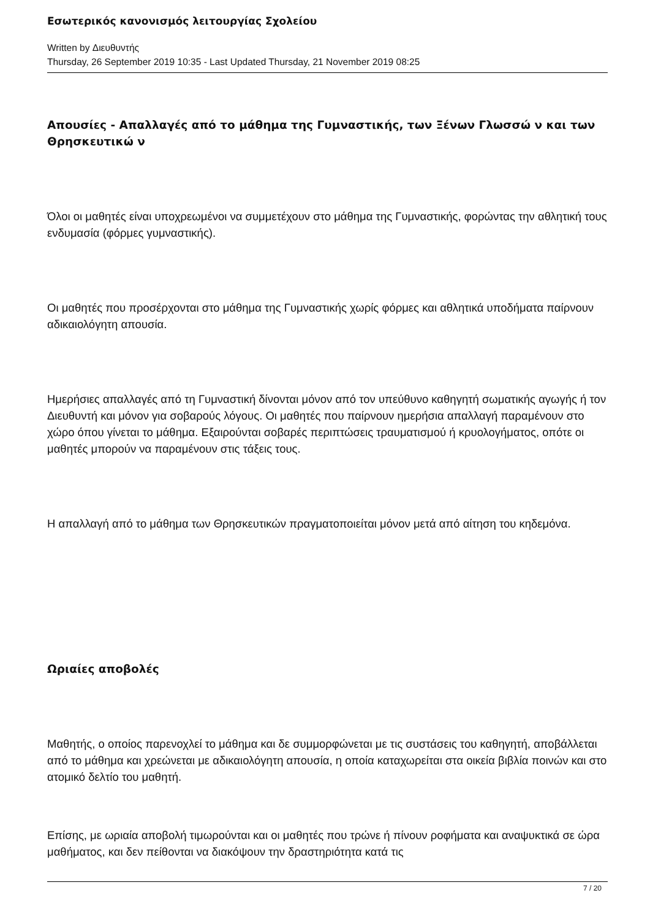Εσωτερικός κανονισμός λειτουργίας Σχολείου
Written by Διευθυντής
Thursday, 26 September 2019 10:35 - Last Updated Thursday, 21 November 2019 08:25
Απουσίες - Απαλλαγές από το μάθημα της Γυμναστικής, των Ξένων Γλωσσώ ν και των Θρησκευτικώ ν
Όλοι οι μαθητές είναι υποχρεωμένοι να συμμετέχουν στο μάθημα της Γυμναστικής, φορώντας την αθλητική τους ενδυμασία (φόρμες γυμναστικής).
Οι μαθητές που προσέρχονται στο μάθημα της Γυμναστικής χωρίς φόρμες και αθλητικά υποδήματα παίρνουν αδικαιολόγητη απουσία.
Ημερήσιες απαλλαγές από τη Γυμναστική δίνονται μόνον από τον υπεύθυνο καθηγητή σωματικής αγωγής ή τον Διευθυντή και μόνον για σοβαρούς λόγους. Οι μαθητές που παίρνουν ημερήσια απαλλαγή παραμένουν στο χώρο όπου γίνεται το μάθημα. Εξαιρούνται σοβαρές περιπτώσεις τραυματισμού ή κρυολογήματος, οπότε οι μαθητές μπορούν να παραμένουν στις τάξεις τους.
Η απαλλαγή από το μάθημα των Θρησκευτικών πραγματοποιείται μόνον μετά από αίτηση του κηδεμόνα.
Ωριαίες αποβολές
Μαθητής, ο οποίος παρενοχλεί το μάθημα και δε συμμορφώνεται με τις συστάσεις του καθηγητή, αποβάλλεται από το μάθημα και χρεώνεται με αδικαιολόγητη απουσία, η οποία καταχωρείται στα οικεία βιβλία ποινών και στο ατομικό δελτίο του μαθητή.
Επίσης, με ωριαία αποβολή τιμωρούνται και οι μαθητές που τρώνε ή πίνουν ροφήματα και αναψυκτικά σε ώρα μαθήματος, και δεν πείθονται να διακόψουν την δραστηριότητα κατά τις
7 / 20